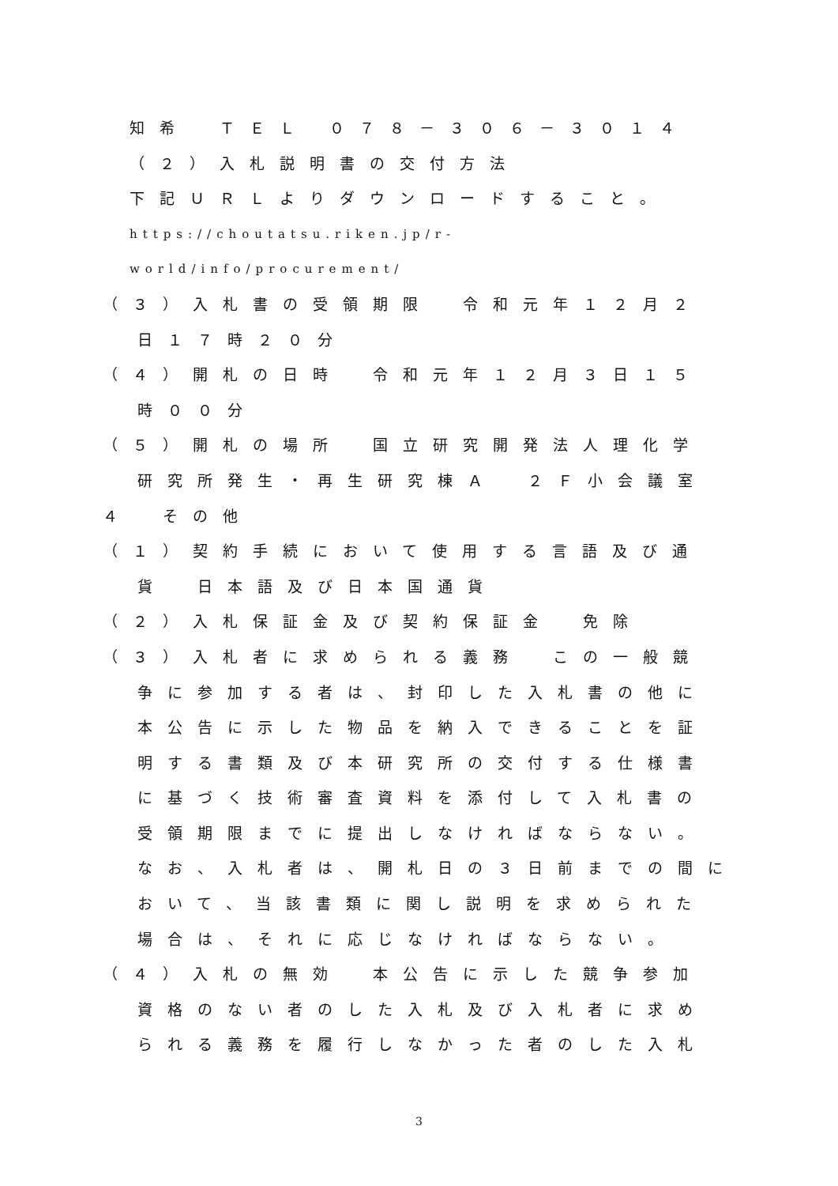知希　ＴＥＬ ０７８－３０６－３０１４
（２）入札説明書の交付方法
下記ＵＲＬよりダウンロードすること。
https://choutatsu.riken.jp/r-
world/info/procurement/
（３）入札書の受領期限　令和元年１２月２
日１７時２０分
（４）開札の日時　令和元年１２月３日１５
時００分
（５）開札の場所　国立研究開発法人理化学
研究所発生・再生研究棟Ａ　２Ｆ小会議室
４　その他
（１）契約手続において使用する言語及び通
貨　日本語及び日本国通貨
（２）入札保証金及び契約保証金　免除
（３）入札者に求められる義務　この一般競
争に参加する者は、封印した入札書の他に
本公告に示した物品を納入できることを証
明する書類及び本研究所の交付する仕様書
に基づく技術審査資料を添付して入札書の
受領期限までに提出しなければならない。
なお、入札者は、開札日の３日前までの間に
おいて、当該書類に関し説明を求められた
場合は、それに応じなければならない。
（４）入札の無効　本公告に示した競争参加
資格のない者のした入札及び入札者に求め
られる義務を履行しなかった者のした入札
3